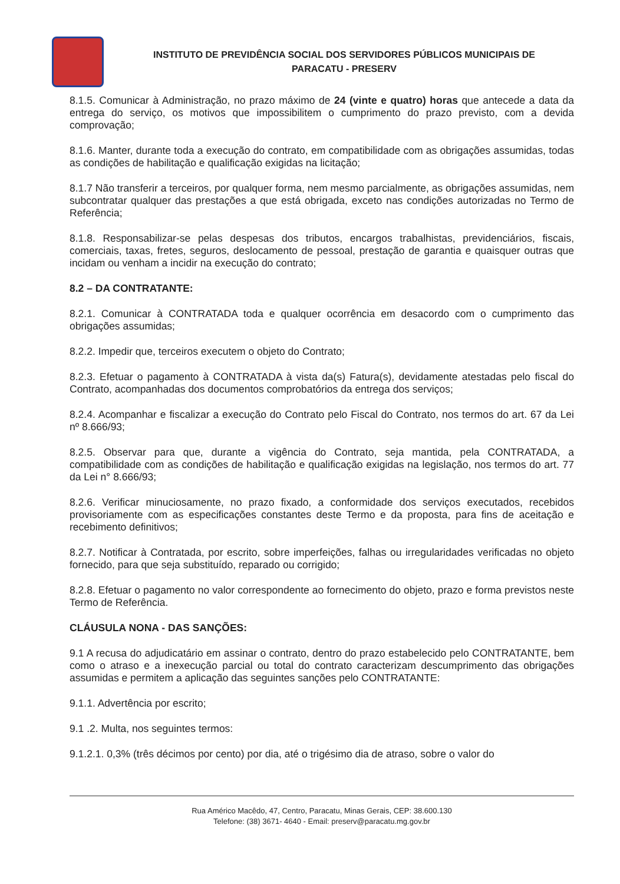INSTITUTO DE PREVIDÊNCIA SOCIAL DOS SERVIDORES PÚBLICOS MUNICIPAIS DE
PARACATU - PRESERV
8.1.5. Comunicar à Administração, no prazo máximo de 24 (vinte e quatro) horas que antecede a data da entrega do serviço, os motivos que impossibilitem o cumprimento do prazo previsto, com a devida comprovação;
8.1.6. Manter, durante toda a execução do contrato, em compatibilidade com as obrigações assumidas, todas as condições de habilitação e qualificação exigidas na licitação;
8.1.7 Não transferir a terceiros, por qualquer forma, nem mesmo parcialmente, as obrigações assumidas, nem subcontratar qualquer das prestações a que está obrigada, exceto nas condições autorizadas no Termo de Referência;
8.1.8. Responsabilizar-se pelas despesas dos tributos, encargos trabalhistas, previdenciários, fiscais, comerciais, taxas, fretes, seguros, deslocamento de pessoal, prestação de garantia e quaisquer outras que incidam ou venham a incidir na execução do contrato;
8.2 – DA CONTRATANTE:
8.2.1. Comunicar à CONTRATADA toda e qualquer ocorrência em desacordo com o cumprimento das obrigações assumidas;
8.2.2. Impedir que, terceiros executem o objeto do Contrato;
8.2.3. Efetuar o pagamento à CONTRATADA à vista da(s) Fatura(s), devidamente atestadas pelo fiscal do Contrato, acompanhadas dos documentos comprobatórios da entrega dos serviços;
8.2.4. Acompanhar e fiscalizar a execução do Contrato pelo Fiscal do Contrato, nos termos do art. 67 da Lei nº 8.666/93;
8.2.5. Observar para que, durante a vigência do Contrato, seja mantida, pela CONTRATADA, a compatibilidade com as condições de habilitação e qualificação exigidas na legislação, nos termos do art. 77 da Lei n° 8.666/93;
8.2.6. Verificar minuciosamente, no prazo fixado, a conformidade dos serviços executados, recebidos provisoriamente com as especificações constantes deste Termo e da proposta, para fins de aceitação e recebimento definitivos;
8.2.7. Notificar à Contratada, por escrito, sobre imperfeições, falhas ou irregularidades verificadas no objeto fornecido, para que seja substituído, reparado ou corrigido;
8.2.8. Efetuar o pagamento no valor correspondente ao fornecimento do objeto, prazo e forma previstos neste Termo de Referência.
CLÁUSULA NONA - DAS SANÇÕES:
9.1 A recusa do adjudicatário em assinar o contrato, dentro do prazo estabelecido pelo CONTRATANTE, bem como o atraso e a inexecução parcial ou total do contrato caracterizam descumprimento das obrigações assumidas e permitem a aplicação das seguintes sanções pelo CONTRATANTE:
9.1.1. Advertência por escrito;
9.1 .2. Multa, nos seguintes termos:
9.1.2.1. 0,3% (três décimos por cento) por dia, até o trigésimo dia de atraso, sobre o valor do
Rua Américo Macêdo, 47, Centro, Paracatu, Minas Gerais, CEP: 38.600.130
Telefone: (38) 3671- 4640 - Email: preserv@paracatu.mg.gov.br